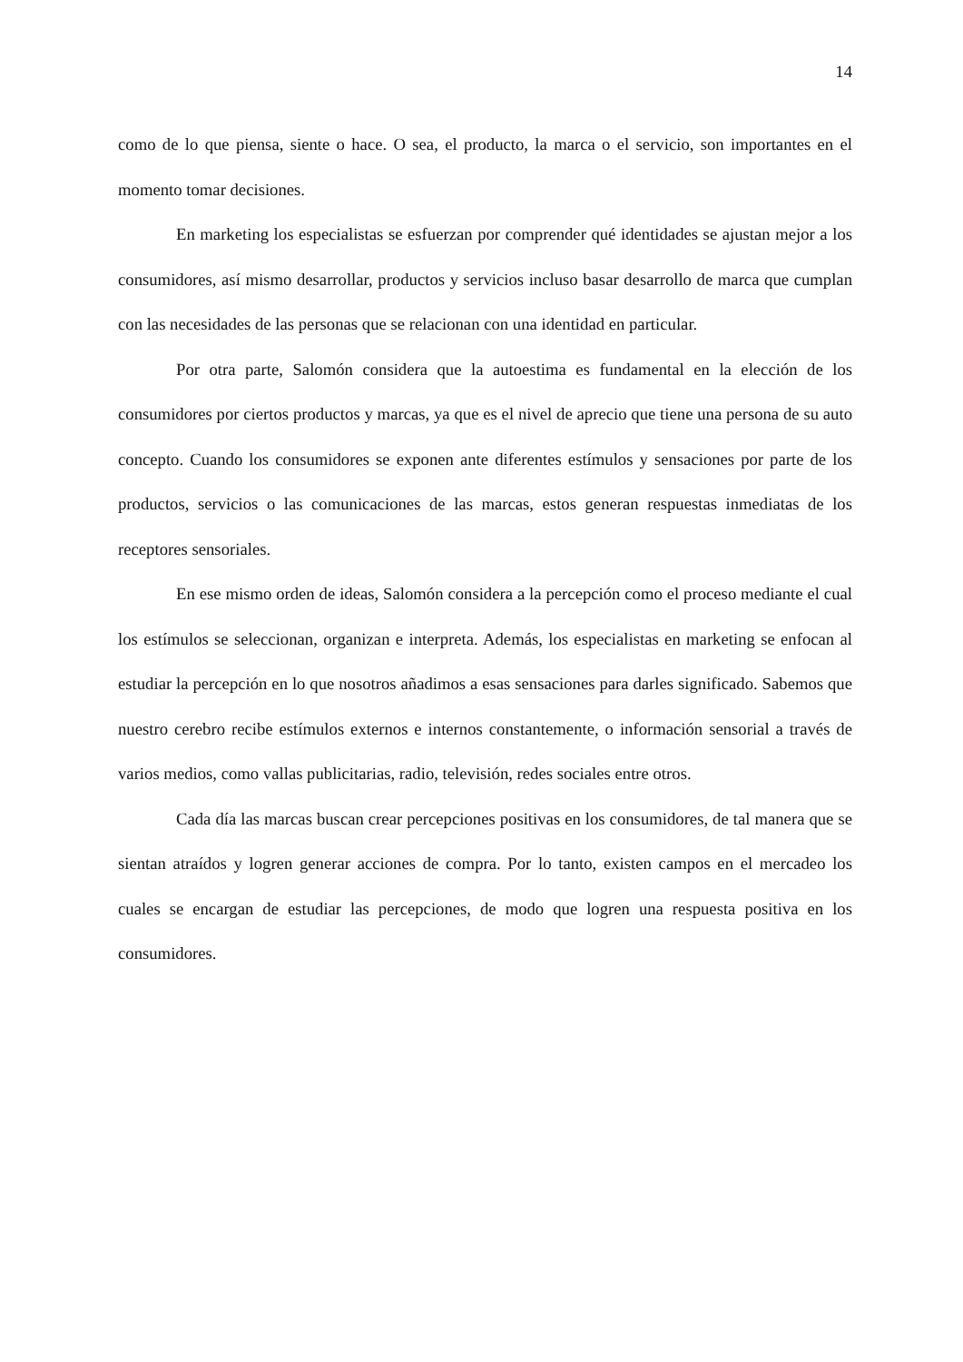14
como de lo que piensa, siente o hace. O sea, el producto, la marca o el servicio, son importantes en el momento tomar decisiones.
En marketing los especialistas se esfuerzan por comprender qué identidades se ajustan mejor a los consumidores, así mismo desarrollar, productos y servicios incluso basar desarrollo de marca que cumplan con las necesidades de las personas que se relacionan con una identidad en particular.
Por otra parte, Salomón considera que la autoestima es fundamental en la elección de los consumidores por ciertos productos y marcas, ya que es el nivel de aprecio que tiene una persona de su auto concepto. Cuando los consumidores se exponen ante diferentes estímulos y sensaciones por parte de los productos, servicios o las comunicaciones de las marcas, estos generan respuestas inmediatas de los receptores sensoriales.
En ese mismo orden de ideas, Salomón considera a la percepción como el proceso mediante el cual los estímulos se seleccionan, organizan e interpreta. Además, los especialistas en marketing se enfocan al estudiar la percepción en lo que nosotros añadimos a esas sensaciones para darles significado. Sabemos que nuestro cerebro recibe estímulos externos e internos constantemente, o información sensorial a través de varios medios, como vallas publicitarias, radio, televisión, redes sociales entre otros.
Cada día las marcas buscan crear percepciones positivas en los consumidores, de tal manera que se sientan atraídos y logren generar acciones de compra. Por lo tanto, existen campos en el mercadeo los cuales se encargan de estudiar las percepciones, de modo que logren una respuesta positiva en los consumidores.